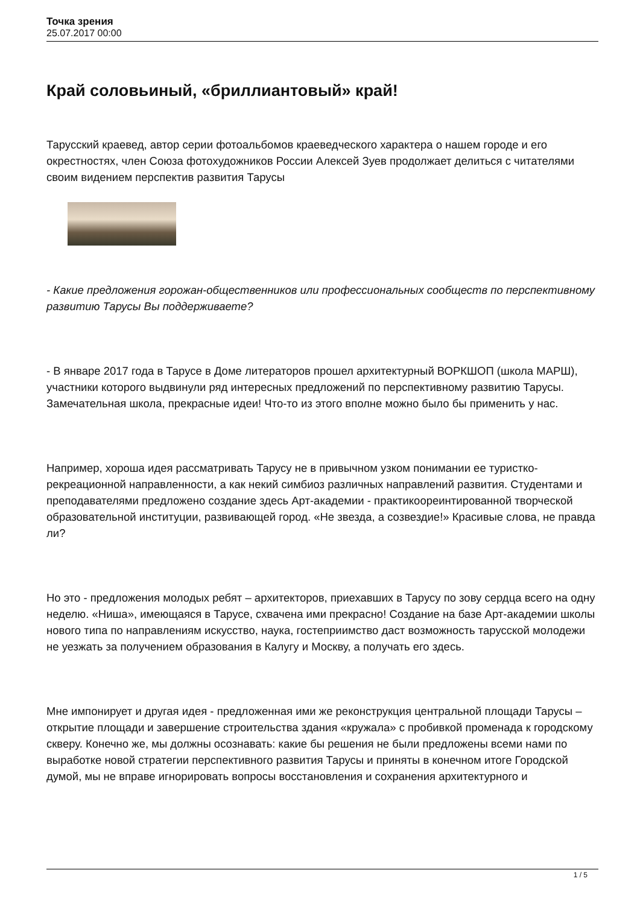Точка зрения
25.07.2017 00:00
Край соловьиный, «бриллиантовый» край!
Тарусский краевед, автор серии фотоальбомов краеведческого характера о нашем городе и его окрестностях, член Союза фотохудожников России Алексей Зуев продолжает делиться с читателями своим видением перспектив развития Тарусы
- Какие предложения горожан-общественников или профессиональных сообществ по перспективному развитию Тарусы Вы поддерживаете?
- В январе 2017 года в Тарусе в Доме литераторов прошел архитектурный ВОРКШОП (школа МАРШ), участники которого выдвинули ряд интересных предложений по перспективному развитию Тарусы. Замечательная школа, прекрасные идеи! Что-то из этого вполне можно было бы применить у нас.
Например, хороша идея рассматривать Тарусу не в привычном узком понимании ее туристко-рекреационной направленности, а как некий симбиоз различных направлений развития. Студентами и преподавателями предложено создание здесь Арт-академии - практикоореинтированной творческой образовательной институции, развивающей город. «Не звезда, а созвездие!» Красивые слова, не правда ли?
Но это - предложения молодых ребят – архитекторов, приехавших в Тарусу по зову сердца всего на одну неделю. «Ниша», имеющаяся в Тарусе, схвачена ими прекрасно! Создание на базе Арт-академии школы нового типа по направлениям искусство, наука, гостеприимство даст возможность тарусской молодежи не уезжать за получением образования в Калугу и Москву, а получать его здесь.
Мне импонирует и другая идея - предложенная ими же реконструкция центральной площади Тарусы – открытие площади и завершение строительства здания «кружала» с пробивкой променада к городскому скверу. Конечно же, мы должны осознавать: какие бы решения не были предложены всеми нами по выработке новой стратегии перспективного развития Тарусы и приняты в конечном итоге Городской думой, мы не вправе игнорировать вопросы восстановления и сохранения архитектурного и
1 / 5